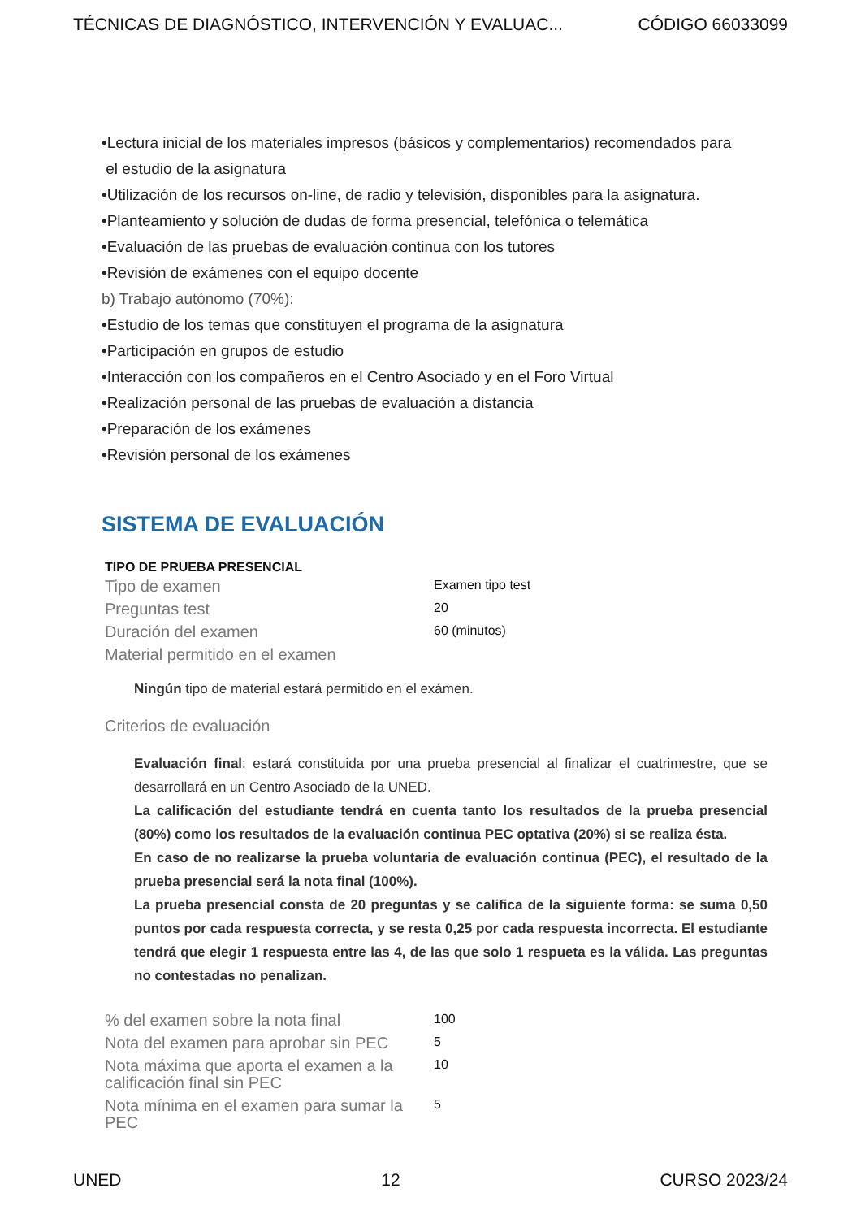TÉCNICAS DE DIAGNÓSTICO, INTERVENCIÓN Y EVALUAC... CÓDIGO 66033099
•Lectura inicial de los materiales impresos (básicos y complementarios) recomendados para
el estudio de la asignatura
•Utilización de los recursos on-line, de radio y televisión, disponibles para la asignatura.
•Planteamiento y solución de dudas de forma presencial, telefónica o telemática
•Evaluación de las pruebas de evaluación continua con los tutores
•Revisión de exámenes con el equipo docente
b) Trabajo autónomo (70%):
•Estudio de los temas que constituyen el programa de la asignatura
•Participación en grupos de estudio
•Interacción con los compañeros en el Centro Asociado y en el Foro Virtual
•Realización personal de las pruebas de evaluación a distancia
•Preparación de los exámenes
•Revisión personal de los exámenes
SISTEMA DE EVALUACIÓN
TIPO DE PRUEBA PRESENCIAL
| Tipo de examen | Examen tipo test |
| Preguntas test | 20 |
| Duración del examen | 60 (minutos) |
| Material permitido en el examen | |
Ningún tipo de material estará permitido en el exámen.
Criterios de evaluación
Evaluación final: estará constituida por una prueba presencial al finalizar el cuatrimestre, que se desarrollará en un Centro Asociado de la UNED.
La calificación del estudiante tendrá en cuenta tanto los resultados de la prueba presencial (80%) como los resultados de la evaluación continua PEC optativa (20%) si se realiza ésta.
En caso de no realizarse la prueba voluntaria de evaluación continua (PEC), el resultado de la prueba presencial será la nota final (100%).
La prueba presencial consta de 20 preguntas y se califica de la siguiente forma: se suma 0,50 puntos por cada respuesta correcta, y se resta 0,25 por cada respuesta incorrecta. El estudiante tendrá que elegir 1 respuesta entre las 4, de las que solo 1 respueta es la válida. Las preguntas no contestadas no penalizan.
| % del examen sobre la nota final | 100 |
| Nota del examen para aprobar sin PEC | 5 |
| Nota máxima que aporta el examen a la calificación final sin PEC | 10 |
| Nota mínima en el examen para sumar la PEC | 5 |
UNED 12 CURSO 2023/24